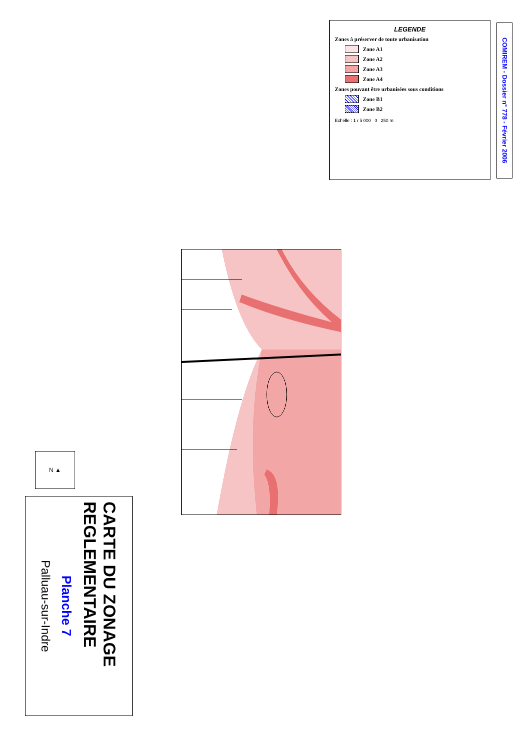CARTE DU ZONAGE REGLEMENTAIRE
Planche 7
Palluau-sur-Indre
N ▲
LEGENDE
Zones à préserver de toute urbanisation
Zone A1
Zone A2
Zone A3
Zone A4
Zones pouvant être urbanisées sous conditions
Zone B1
Zone B2
Echelle : 1 / 5 000 0 250 m
COMIREM - Dossier n° 778 - Février 2006